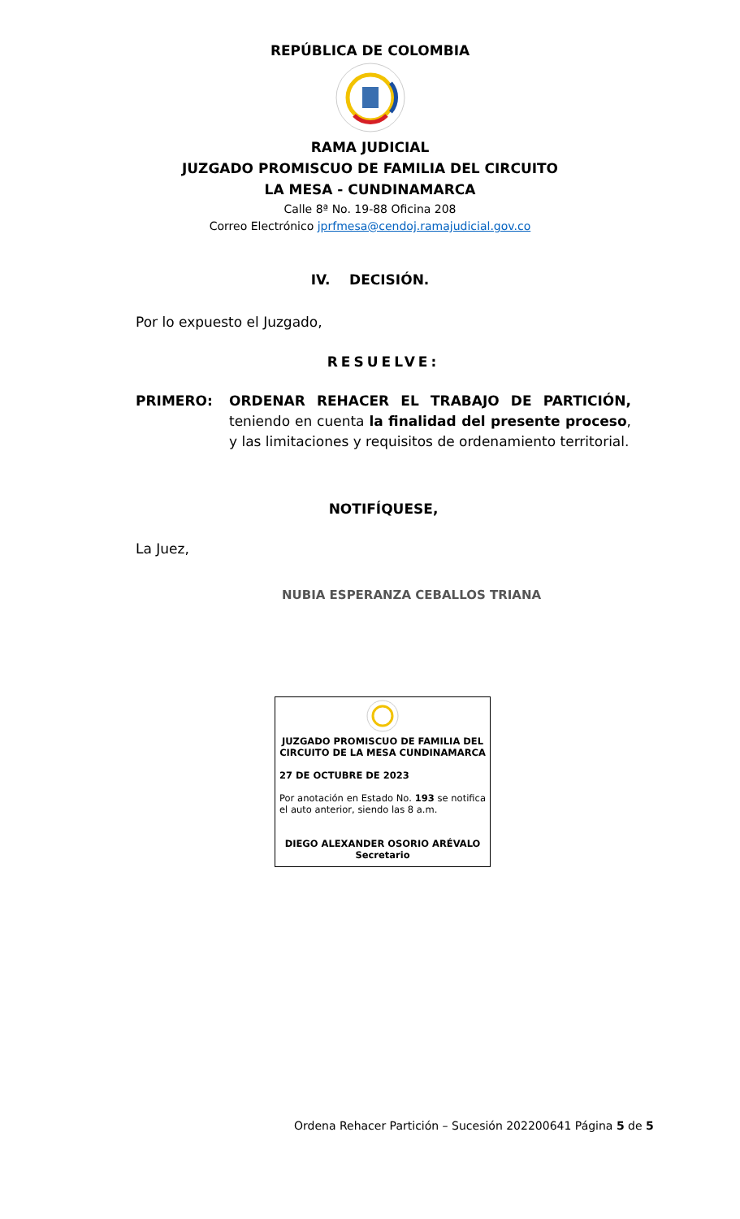REPÚBLICA DE COLOMBIA
RAMA JUDICIAL
JUZGADO PROMISCUO DE FAMILIA DEL CIRCUITO
LA MESA - CUNDINAMARCA
Calle 8ª No. 19-88 Oficina 208
Correo Electrónico jprfmesa@cendoj.ramajudicial.gov.co
IV. DECISIÓN.
Por lo expuesto el Juzgado,
RESUELVE:
PRIMERO: ORDENAR REHACER EL TRABAJO DE PARTICIÓN, teniendo en cuenta la finalidad del presente proceso, y las limitaciones y requisitos de ordenamiento territorial.
NOTIFÍQUESE,
La Juez,
NUBIA ESPERANZA CEBALLOS TRIANA
JUZGADO PROMISCUO DE FAMILIA DEL CIRCUITO DE LA MESA CUNDINAMARCA
27 DE OCTUBRE DE 2023
Por anotación en Estado No. 193 se notifica el auto anterior, siendo las 8 a.m.
DIEGO ALEXANDER OSORIO ARÉVALO
Secretario
Ordena Rehacer Partición – Sucesión 202200641 Página 5 de 5